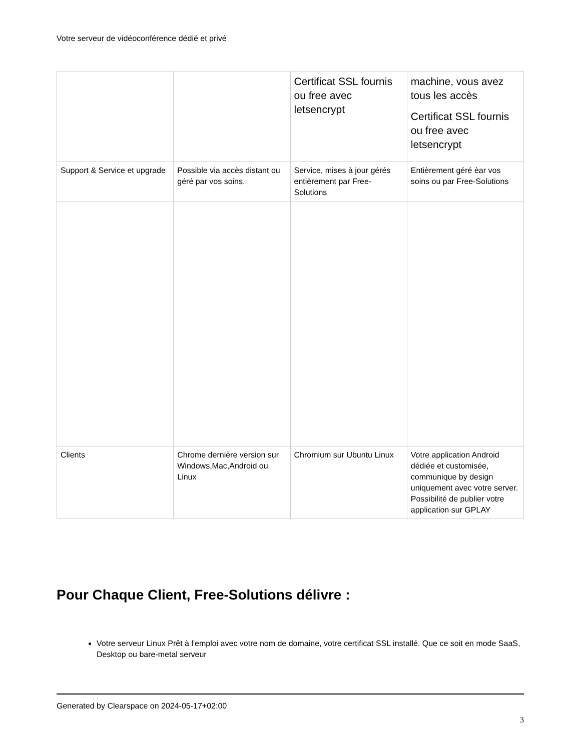Votre serveur de vidéoconférence dédié et privé
| | | Certificat SSL fournis ou free avec letsencrypt | machine, vous avez tous les accès Certificat SSL fournis ou free avec letsencrypt |
| Support & Service et upgrade | Possible via accès distant ou géré par vos soins. | Service, mises à jour gérés entièrement par Free-Solutions | Entièrement géré èar vos soins ou par Free-Solutions |
| Clients | Chrome dernière version sur Windows,Mac,Android ou Linux | Chromium sur Ubuntu Linux | Votre application Android dédiée et customisée, communique by design uniquement avec votre server. Possibilité de publier votre application sur GPLAY |
Pour Chaque Client, Free-Solutions délivre :
Votre serveur Linux Prêt à l'emploi avec votre nom de domaine, votre certificat SSL installé. Que ce soit en mode SaaS, Desktop ou bare-metal serveur
Generated by Clearspace on 2024-05-17+02:00
3